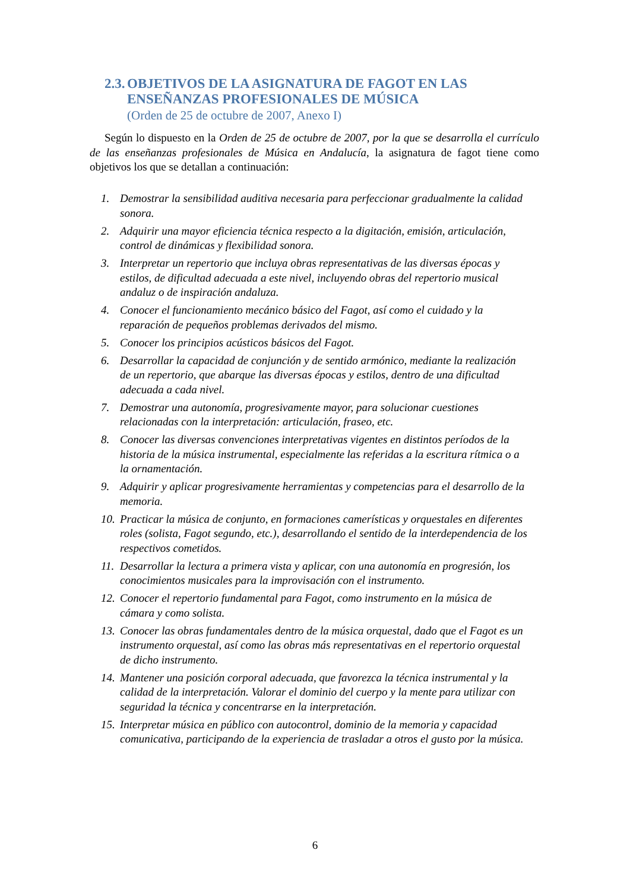2.3. OBJETIVOS DE LA ASIGNATURA DE FAGOT EN LAS
ENSEÑANZAS PROFESIONALES DE MÚSICA
(Orden de 25 de octubre de 2007, Anexo I)
Según lo dispuesto en la Orden de 25 de octubre de 2007, por la que se desarrolla el currículo de las enseñanzas profesionales de Música en Andalucía, la asignatura de fagot tiene como objetivos los que se detallan a continuación:
1. Demostrar la sensibilidad auditiva necesaria para perfeccionar gradualmente la calidad sonora.
2. Adquirir una mayor eficiencia técnica respecto a la digitación, emisión, articulación, control de dinámicas y flexibilidad sonora.
3. Interpretar un repertorio que incluya obras representativas de las diversas épocas y estilos, de dificultad adecuada a este nivel, incluyendo obras del repertorio musical andaluz o de inspiración andaluza.
4. Conocer el funcionamiento mecánico básico del Fagot, así como el cuidado y la reparación de pequeños problemas derivados del mismo.
5. Conocer los principios acústicos básicos del Fagot.
6. Desarrollar la capacidad de conjunción y de sentido armónico, mediante la realización de un repertorio, que abarque las diversas épocas y estilos, dentro de una dificultad adecuada a cada nivel.
7. Demostrar una autonomía, progresivamente mayor, para solucionar cuestiones relacionadas con la interpretación: articulación, fraseo, etc.
8. Conocer las diversas convenciones interpretativas vigentes en distintos períodos de la historia de la música instrumental, especialmente las referidas a la escritura rítmica o a la ornamentación.
9. Adquirir y aplicar progresivamente herramientas y competencias para el desarrollo de la memoria.
10. Practicar la música de conjunto, en formaciones camerísticas y orquestales en diferentes roles (solista, Fagot segundo, etc.), desarrollando el sentido de la interdependencia de los respectivos cometidos.
11. Desarrollar la lectura a primera vista y aplicar, con una autonomía en progresión, los conocimientos musicales para la improvisación con el instrumento.
12. Conocer el repertorio fundamental para Fagot, como instrumento en la música de cámara y como solista.
13. Conocer las obras fundamentales dentro de la música orquestal, dado que el Fagot es un instrumento orquestal, así como las obras más representativas en el repertorio orquestal de dicho instrumento.
14. Mantener una posición corporal adecuada, que favorezca la técnica instrumental y la calidad de la interpretación. Valorar el dominio del cuerpo y la mente para utilizar con seguridad la técnica y concentrarse en la interpretación.
15. Interpretar música en público con autocontrol, dominio de la memoria y capacidad comunicativa, participando de la experiencia de trasladar a otros el gusto por la música.
6